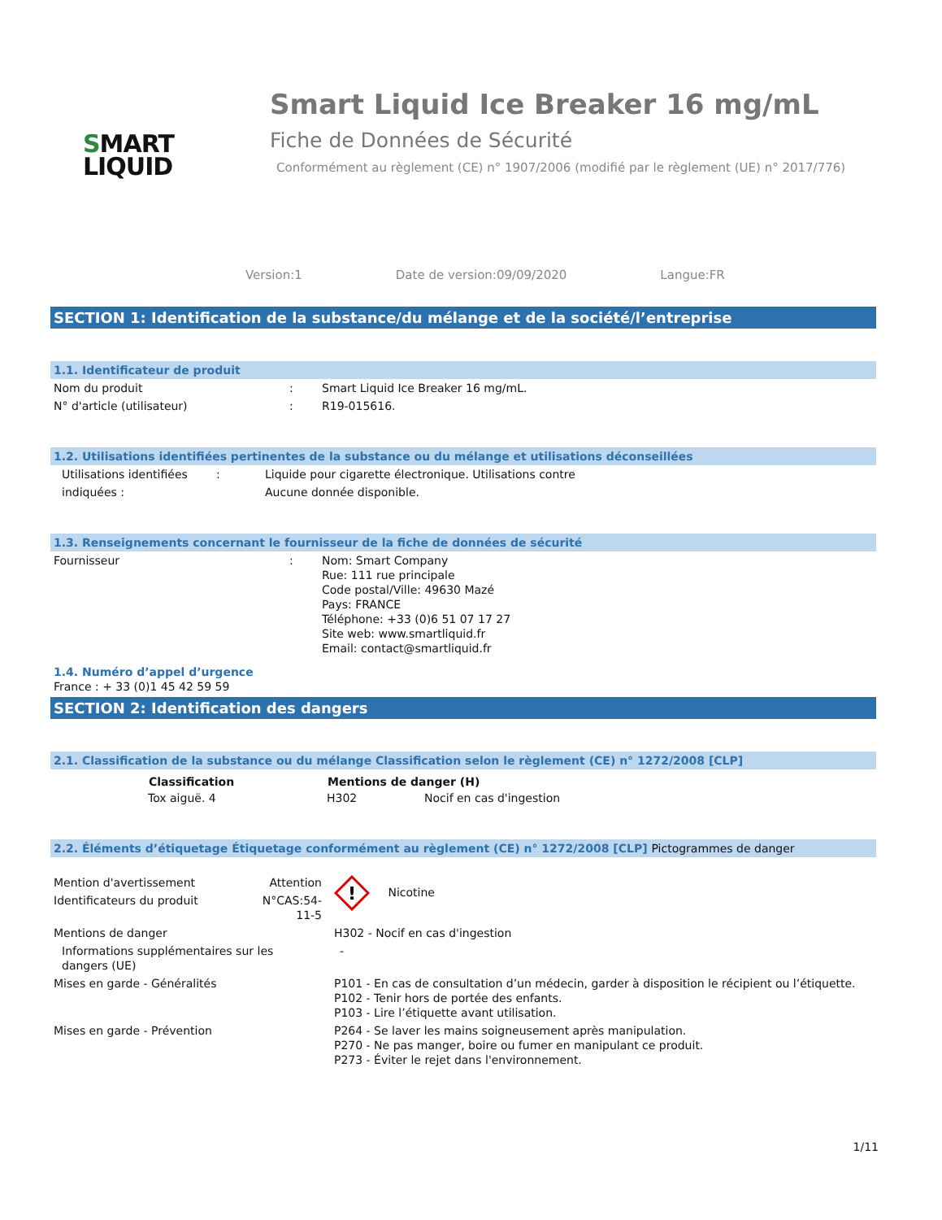SMART
LIQUID
Smart Liquid Ice Breaker 16 mg/mL
Fiche de Données de Sécurité
Conformément au règlement (CE) n° 1907/2006 (modifié par le règlement (UE) n° 2017/776)
Version:1 Date de version:09/09/2020 Langue:FR
SECTION 1: Identification de la substance/du mélange et de la société/l’entreprise
1.1. Identificateur de produit
| Nom du produit | : | Smart Liquid Ice Breaker 16 mg/mL. |
| N° d'article (utilisateur) | : | R19-015616. |
1.2. Utilisations identifiées pertinentes de la substance ou du mélange et utilisations déconseillées
| Utilisations identifiées | : | Liquide pour cigarette électronique. Utilisations contre |
| indiquées : | | Aucune donnée disponible. |
1.3. Renseignements concernant le fournisseur de la fiche de données de sécurité
| Fournisseur | : | Nom: Smart Company Rue: 111 rue principale Code postal/Ville: 49630 Mazé Pays: FRANCE Téléphone: +33 (0)6 51 07 17 27 Site web: www.smartliquid.fr Email: contact@smartliquid.fr |
1.4. Numéro d’appel d’urgence
France : + 33 (0)1 45 42 59 59
SECTION 2: Identification des dangers
2.1. Classification de la substance ou du mélange Classification selon le règlement (CE) n° 1272/2008 [CLP]
| Classification | Mentions de danger (H) | |
| --- | --- | --- |
| Tox aiguë. 4 | H302 | Nocif en cas d'ingestion |
2.2. Éléments d’étiquetage Étiquetage conformément au règlement (CE) n° 1272/2008 [CLP] Pictogrammes de danger
| Mention d'avertissement | Attention | ! Nicotine |
| Identificateurs du produit | N°CAS:54-11-5 | |
| Mentions de danger | | H302 - Nocif en cas d'ingestion |
| Informations supplémentaires sur les dangers (UE) | | - |
| Mises en garde - Généralités | | P101 - En cas de consultation d’un médecin, garder à disposition le récipient ou l’étiquette. P102 - Tenir hors de portée des enfants. P103 - Lire l’étiquette avant utilisation. |
| Mises en garde - Prévention | | P264 - Se laver les mains soigneusement après manipulation. P270 - Ne pas manger, boire ou fumer en manipulant ce produit. P273 - Éviter le rejet dans l'environnement. |
1/11